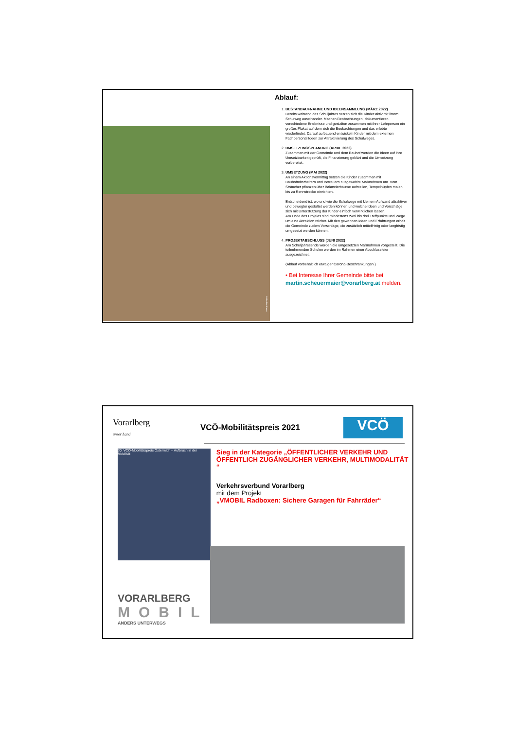Bildrechte: Kairos
Ablauf:
1. BESTANDAUFNAHME UND IDEENSAMMLUNG (MÄRZ 2022)
Bereits während des Schuljahres setzen sich die Kinder aktiv mit ihrem Schulweg auseinander. Machen Beobachtungen, dokumentieren verschiedene Erlebnisse und gestalten zusammen mit ihrer Lehrperson ein großes Plakat auf dem sich die Beobachtungen und das erlebte wiederfindet. Darauf aufbauend entwickeln Kinder mit dem externen Fachpersonal Ideen zur Attraktivierung des Schulweges.
2. UMSETZUNGSPLANUNG (APRIL 2022)
Zusammen mit der Gemeinde und dem Bauhof werden die Ideen auf ihre Umsetzbarkeit geprüft, die Finanzierung geklärt und die Umsetzung vorbereitet.
3. UMSETZUNG (MAI 2022)
An einem Aktionsvormittag setzen die Kinder zusammen mit Bauhofmitarbeitern und Betreuern ausgewählte Maßnahmen um. Vom Sträucher pflanzen über Balancierbäume aufstellen, Tempelhüpfen malen bis zu Rennstrecke einrichten.
Entscheidend ist, wo und wie die Schulwege mit kleinem Aufwand attraktiver und bewegter gestaltet werden können und welche Ideen und Vorschläge sich mit Unterstützung der Kinder einfach verwirklichen lassen.
Am Ende des Projekts sind mindestens zwei bis drei Treffpunkte und Wege um eine Attraktion reicher. Mit den gewonnen Ideen und Erfahrungen erhält die Gemeinde zudem Vorschläge, die zusätzlich mittelfristig oder langfristig umgesetzt werden können.
4. PROJEKTABSCHLUSS (JUNI 2022)
Am Schuljahresende werden die umgesetzten Maßnahmen vorgestellt. Die teilnehmenden Schulen werden im Rahmen einer Abschlussfeier ausgezeichnet.
(Ablauf vorbehaltlich etwaiger Corona-Beschränkungen.)
• Bei Interesse Ihrer Gemeinde bitte bei martin.scheuermaier@vorarlberg.at melden.
Vorarlberg
unser Land
VCÖ-Mobilitätspreis 2021
VCÖ
30. VCÖ-Mobilitätspreis Österreich – Aufbruch in der Mobilität
Sieg in der Kategorie „ÖFFENTLICHER VERKEHR UND ÖFFENTLICH ZUGÄNGLICHER VERKEHR, MULTIMODALITÄT “
Verkehrsverbund Vorarlberg
mit dem Projekt
„VMOBIL Radboxen: Sichere Garagen für Fahrräder“
VORARLBERG
MOBIL
ANDERS UNTERWEGS